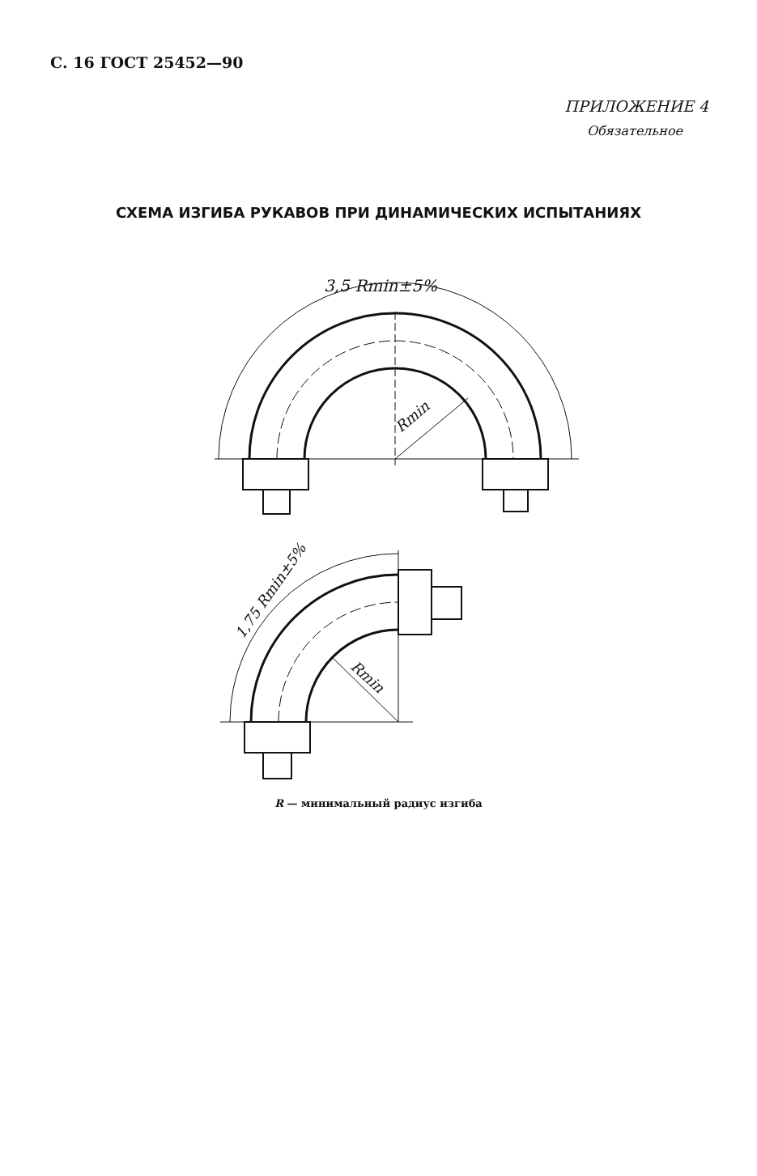С. 16 ГОСТ 25452—90
ПРИЛОЖЕНИЕ 4
Обязательное
СХЕМА ИЗГИБА РУКАВОВ ПРИ ДИНАМИЧЕСКИХ ИСПЫТАНИЯХ
3,5 Rmin±5%
Rmin
1,75 Rmin±5%
Rmin
R — минимальный радиус изгиба